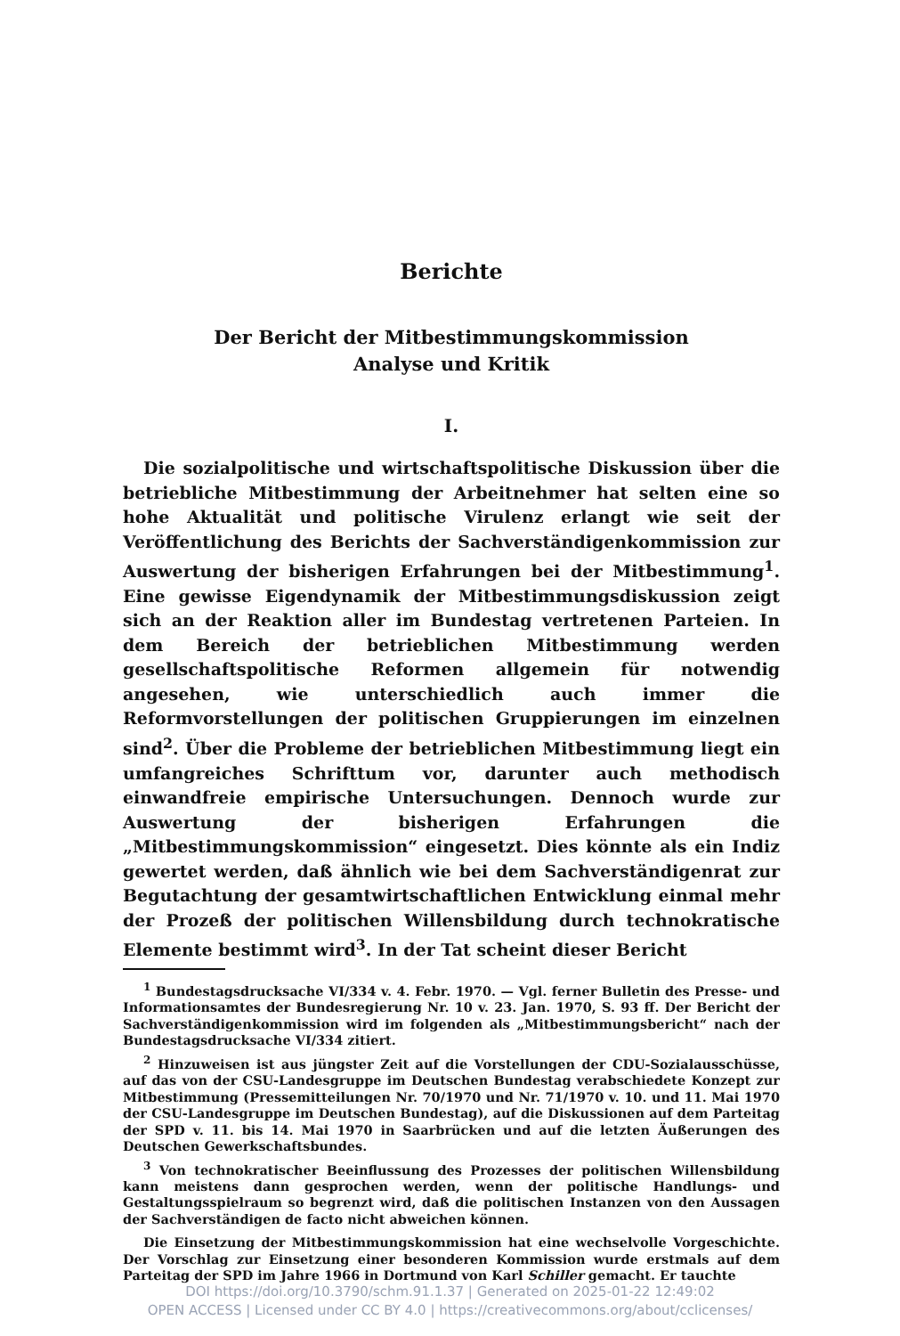Berichte
Der Bericht der Mitbestimmungskommission
Analyse und Kritik
I.
Die sozialpolitische und wirtschaftspolitische Diskussion über die betriebliche Mitbestimmung der Arbeitnehmer hat selten eine so hohe Aktualität und politische Virulenz erlangt wie seit der Veröffentlichung des Berichts der Sachverständigenkommission zur Auswertung der bisherigen Erfahrungen bei der Mitbestimmung<sup>1</sup>. Eine gewisse Eigendynamik der Mitbestimmungsdiskussion zeigt sich an der Reaktion aller im Bundestag vertretenen Parteien. In dem Bereich der betrieblichen Mitbestimmung werden gesellschaftspolitische Reformen allgemein für notwendig angesehen, wie unterschiedlich auch immer die Reformvorstellungen der politischen Gruppierungen im einzelnen sind<sup>2</sup>. Über die Probleme der betrieblichen Mitbestimmung liegt ein umfangreiches Schrifttum vor, darunter auch methodisch einwandfreie empirische Untersuchungen. Dennoch wurde zur Auswertung der bisherigen Erfahrungen die „Mitbestimmungskommission“ eingesetzt. Dies könnte als ein Indiz gewertet werden, daß ähnlich wie bei dem Sachverständigenrat zur Begutachtung der gesamtwirtschaftlichen Entwicklung einmal mehr der Prozeß der politischen Willensbildung durch technokratische Elemente bestimmt wird<sup>3</sup>. In der Tat scheint dieser Bericht
<sup>1</sup> Bundestagsdrucksache VI/334 v. 4. Febr. 1970. — Vgl. ferner Bulletin des Presse- und Informationsamtes der Bundesregierung Nr. 10 v. 23. Jan. 1970, S. 93 ff. Der Bericht der Sachverständigenkommission wird im folgenden als „Mitbestimmungsbericht“ nach der Bundestagsdrucksache VI/334 zitiert.
<sup>2</sup> Hinzuweisen ist aus jüngster Zeit auf die Vorstellungen der CDU-Sozialausschüsse, auf das von der CSU-Landesgruppe im Deutschen Bundestag verabschiedete Konzept zur Mitbestimmung (Pressemitteilungen Nr. 70/1970 und Nr. 71/1970 v. 10. und 11. Mai 1970 der CSU-Landesgruppe im Deutschen Bundestag), auf die Diskussionen auf dem Parteitag der SPD v. 11. bis 14. Mai 1970 in Saarbrücken und auf die letzten Äußerungen des Deutschen Gewerkschaftsbundes.
<sup>3</sup> Von technokratischer Beeinflussung des Prozesses der politischen Willensbildung kann meistens dann gesprochen werden, wenn der politische Handlungs- und Gestaltungsspielraum so begrenzt wird, daß die politischen Instanzen von den Aussagen der Sachverständigen de facto nicht abweichen können.
Die Einsetzung der Mitbestimmungskommission hat eine wechselvolle Vorgeschichte. Der Vorschlag zur Einsetzung einer besonderen Kommission wurde erstmals auf dem Parteitag der SPD im Jahre 1966 in Dortmund von Karl Schiller gemacht. Er tauchte
DOI https://doi.org/10.3790/schm.91.1.37 | Generated on 2025-01-22 12:49:02
OPEN ACCESS | Licensed under CC BY 4.0 | https://creativecommons.org/about/cclicenses/